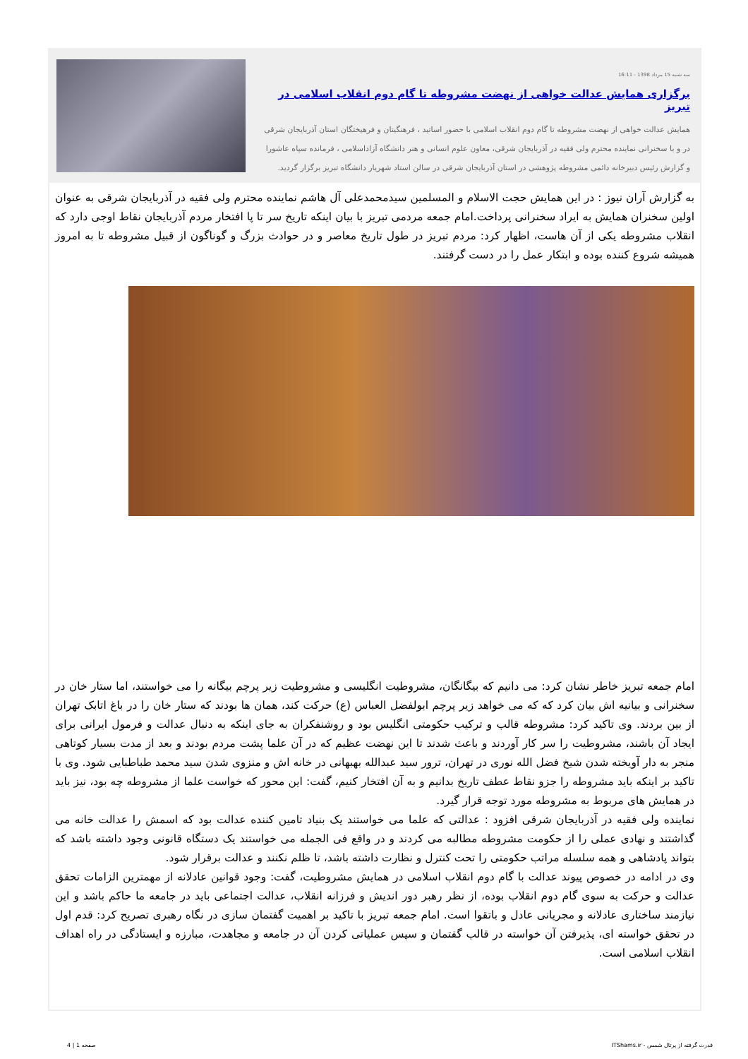سه شنبه 15 مرداد 1398 - 16:11
برگزاری همایش عدالت خواهی از نهضت مشروطه تا گام دوم انقلاب اسلامی در تبریز
همایش عدالت خواهی از نهضت مشروطه تا گام دوم انقلاب اسلامی با حضور اساتید ، فرهنگیتان و فرهیختگان استان آذربایجان شرقی در و با سخنرانی نماینده محترم ولی فقیه در آذربایجان شرقی، معاون علوم انسانی و هنر دانشگاه آزاداسلامی ، فرمانده سپاه عاشورا و گزارش رئیس دبیرخانه دائمی مشروطه پژوهشی در استان آذربایجان شرقی در سالن استاد شهریار دانشگاه تبریز برگزار گردید.
به گزارش آران نیوز : در این همایش حجت الاسلام و المسلمین سیدمحمدعلی آل هاشم نماینده محترم ولی فقیه در آذربایجان شرقی به عنوان اولین سخنران همایش به ایراد سخنرانی پرداخت.امام جمعه مردمی تبریز با بیان اینکه تاریخ سر تا پا افتخار مردم آذربایجان نقاط اوجی دارد که انقلاب مشروطه یکی از آن هاست، اظهار کرد: مردم تبریز در طول تاریخ معاصر و در حوادث بزرگ و گوناگون از قبیل مشروطه تا به امروز همیشه شروع کننده بوده و ابتکار عمل را در دست گرفتند.
امام جمعه تبریز خاطر نشان کرد: می دانیم که بیگانگان، مشروطیت انگلیسی و مشروطیت زیر پرچم بیگانه را می خواستند، اما ستار خان در سخنرانی و بیانیه اش بیان کرد که که می خواهد زیر پرچم ابولفضل العباس (ع) حرکت کند، همان ها بودند که ستار خان را در باغ اتابک تهران از بین بردند. وی تاکید کرد: مشروطه قالب و ترکیب حکومتی انگلیس بود و روشنفکران به جای اینکه به دنبال عدالت و فرمول ایرانی برای ایجاد آن باشند، مشروطیت را سر کار آوردند و باعث شدند تا این نهضت عظیم که در آن علما پشت مردم بودند و بعد از مدت بسیار کوتاهی منجر به دار آویخته شدن شیخ فضل الله نوری در تهران، ترور سید عبدالله بهبهانی در خانه اش و منزوی شدن سید محمد طباطبایی شود. وی با تاکید بر اینکه باید مشروطه را جزو نقاط عطف تاریخ بدانیم و به آن افتخار کنیم، گفت: این محور که خواست علما از مشروطه چه بود، نیز باید در همایش های مربوط به مشروطه مورد توجه قرار گیرد.
نماینده ولی فقیه در آذربایجان شرقی افزود : عدالتی که علما می خواستند یک بنیاد تامین کننده عدالت بود که اسمش را عدالت خانه می گذاشتند و نهادی عملی را از حکومت مشروطه مطالبه می کردند و در واقع فی الجمله می خواستند یک دستگاه قانونی وجود داشته باشد که بتواند پادشاهی و همه سلسله مراتب حکومتی را تحت کنترل و نظارت داشته باشد، تا ظلم نکنند و عدالت برقرار شود.
وی در ادامه در خصوص پیوند عدالت با گام دوم انقلاب اسلامی در همایش مشروطیت، گفت: وجود قوانین عادلانه از مهمترین الزامات تحقق عدالت و حرکت به سوی گام دوم انقلاب بوده، از نظر رهبر دور اندیش و فرزانه انقلاب، عدالت اجتماعی باید در جامعه ما حاکم باشد و این نیازمند ساختاری عادلانه و مجریانی عادل و باتقوا است. امام جمعه تبریز با تاکید بر اهمیت گفتمان سازی در نگاه رهبری تصریح کرد: قدم اول در تحقق خواسته ای، پذیرفتن آن خواسته در قالب گفتمان و سپس عملیاتی کردن آن در جامعه و مجاهدت، مبارزه و ایستادگی در راه اهداف انقلاب اسلامی است.
قدرت گرفته از پرتال شمس - ITShams.ir صفحه 1 | 4